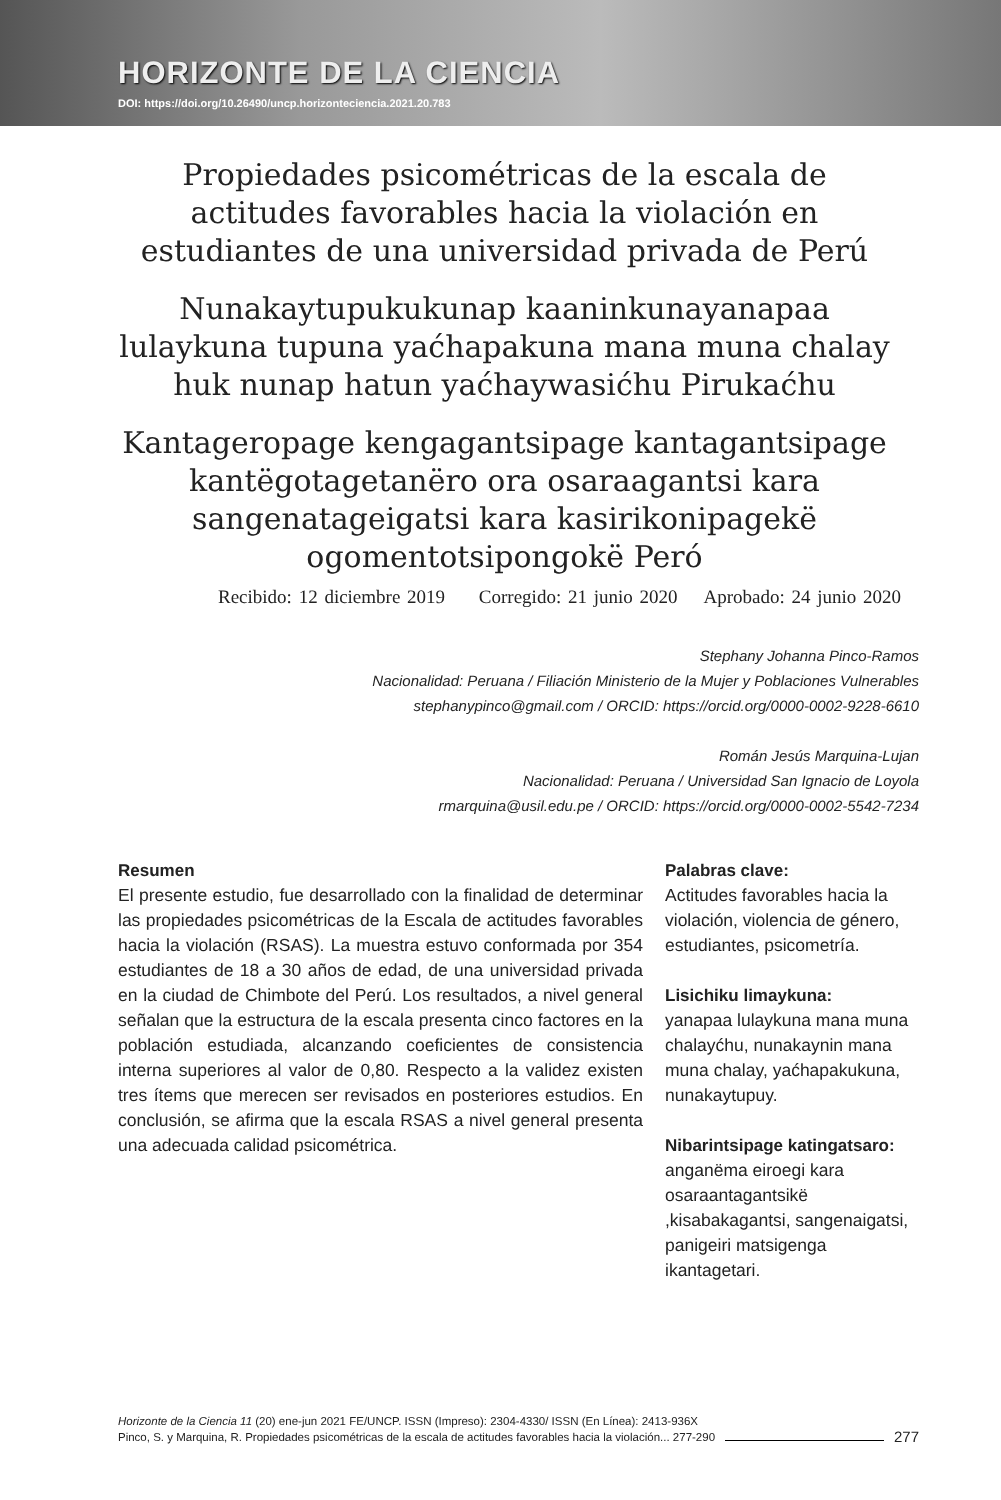HORIZONTE DE LA CIENCIA
DOI: https://doi.org/10.26490/uncp.horizonteciencia.2021.20.783
Propiedades psicométricas de la escala de actitudes favorables hacia la violación en estudiantes de una universidad privada de Perú
Nunakaytupukukunap kaaninkunayanapaa lulaykuna tupuna yaćhapakuna mana muna chalay huk nunap hatun yaćhaywasićhu Pirukaćhu
Kantageropage kengagantsipage kantagantsipage kantëgotagetanëro ora osaraagantsi kara sangenatageigatsi kara kasirikonipagekë ogomentotsipongokë Peró
Recibido: 12 diciembre 2019 Corregido: 21 junio 2020 Aprobado: 24 junio 2020
Stephany Johanna Pinco-Ramos
Nacionalidad: Peruana / Filiación Ministerio de la Mujer y Poblaciones Vulnerables
stephanypinco@gmail.com / ORCID: https://orcid.org/0000-0002-9228-6610
Román Jesús Marquina-Lujan
Nacionalidad: Peruana / Universidad San Ignacio de Loyola
rmarquina@usil.edu.pe / ORCID: https://orcid.org/0000-0002-5542-7234
Resumen
El presente estudio, fue desarrollado con la finalidad de determinar las propiedades psicométricas de la Escala de actitudes favorables hacia la violación (RSAS). La muestra estuvo conformada por 354 estudiantes de 18 a 30 años de edad, de una universidad privada en la ciudad de Chimbote del Perú. Los resultados, a nivel general señalan que la estructura de la escala presenta cinco factores en la población estudiada, alcanzando coeficientes de consistencia interna superiores al valor de 0,80. Respecto a la validez existen tres ítems que merecen ser revisados en posteriores estudios. En conclusión, se afirma que la escala RSAS a nivel general presenta una adecuada calidad psicométrica.
Palabras clave:
Actitudes favorables hacia la violación, violencia de género, estudiantes, psicometría.
Lisichiku limaykuna:
yanapaa lulaykuna mana muna chalayćhu, nunakaynin mana muna chalay, yaćhapakukuna, nunakaytupuy.
Nibarintsipage katingatsaro:
anganëma eiroegi kara osaraantagantsikë ,kisabakagantsi, sangenaigatsi, panigeiri matsigenga ikantagetari.
Horizonte de la Ciencia 11 (20) ene-jun 2021 FE/UNCP. ISSN (Impreso): 2304-4330/ ISSN (En Línea): 2413-936X
Pinco, S. y Marquina, R. Propiedades psicométricas de la escala de actitudes favorables hacia la violación... 277-290
277